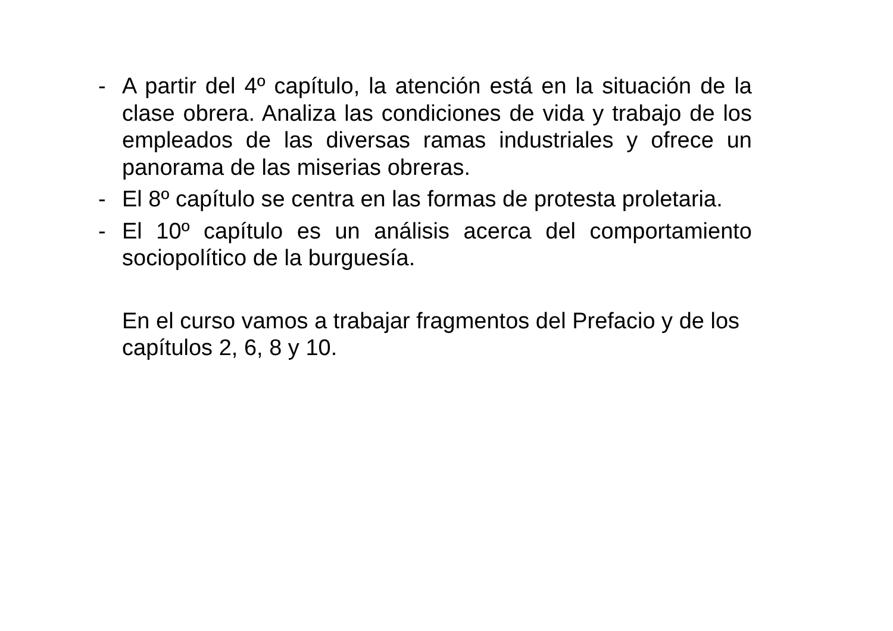- A partir del 4º capítulo, la atención está en la situación de la clase obrera. Analiza las condiciones de vida y trabajo de los empleados de las diversas ramas industriales y ofrece un panorama de las miserias obreras.
- El 8º capítulo se centra en las formas de protesta proletaria.
- El 10º capítulo es un análisis acerca del comportamiento sociopolítico de la burguesía.
En el curso vamos a trabajar fragmentos del Prefacio y de los capítulos 2, 6, 8 y 10.